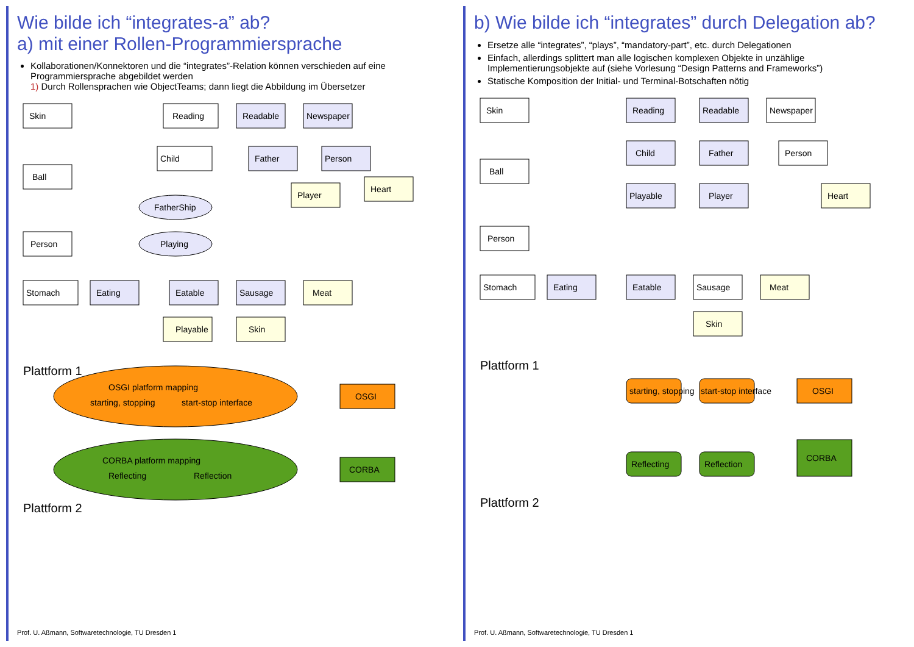Wie bilde ich “integrates-a” ab?
a) mit einer Rollen-Programmiersprache
Kollaborationen/Konnektoren und die “integrates”-Relation können verschieden auf eine Programmiersprache abgebildet werden
1) Durch Rollensprachen wie ObjectTeams; dann liegt die Abbildung im Übersetzer
Skin
Ball
Person
Reading
Readable
Newspaper
Child
Father
Person
Heart
Player
FatherShip
Playing
Stomach
Eating
Eatable
Sausage
Meat
Playable
Skin
OSGI platform mapping
starting, stopping
start-stop interface
OSGI
CORBA platform mapping
Reflecting
Reflection
CORBA
Plattform 1
Plattform 2
Prof. U. Aßmann, Softwaretechnologie, TU Dresden 1
b) Wie bilde ich “integrates” durch Delegation ab?
Ersetze alle “integrates”, “plays”, “mandatory-part”, etc. durch Delegationen
Einfach, allerdings splittert man alle logischen komplexen Objekte in unzählige Implementierungsobjekte auf (siehe Vorlesung “Design Patterns and Frameworks”)
Statische Komposition der Initial- und Terminal-Botschaften nötig
Skin
Ball
Person
Reading
Readable
Newspaper
Child
Father
Person
Playable
Player
Heart
Stomach
Eating
Eatable
Sausage
Meat
Skin
starting, stopping
start-stop interface
OSGI
Reflecting
Reflection
CORBA
Plattform 1
Plattform 2
Prof. U. Aßmann, Softwaretechnologie, TU Dresden 1